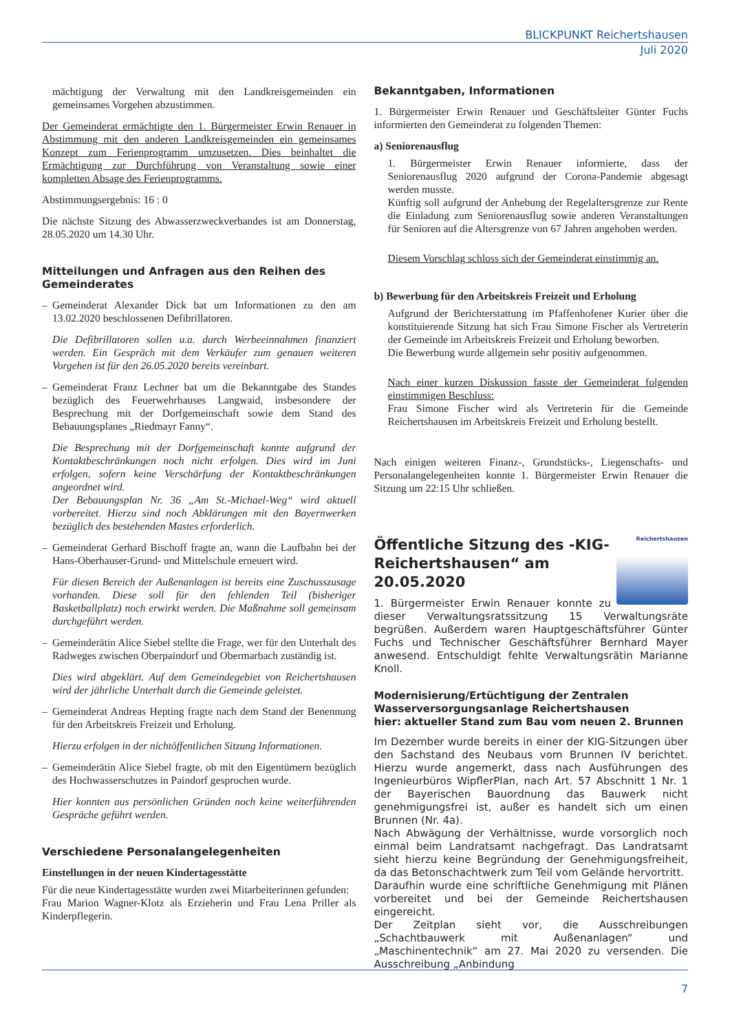BLICKPUNKT Reichertshausen
Juli 2020
mächtigung der Verwaltung mit den Landkreisgemeinden ein gemeinsames Vorgehen abzustimmen.
Der Gemeinderat ermächtigte den 1. Bürgermeister Erwin Renauer in Abstimmung mit den anderen Landkreisgemeinden ein gemeinsames Konzept zum Ferienprogramm umzusetzen. Dies beinhaltet die Ermächtigung zur Durchführung von Veranstaltung sowie einer kompletten Absage des Ferienprogramms.
Abstimmungsergebnis: 16 : 0
Die nächste Sitzung des Abwasserzweckverbandes ist am Donnerstag, 28.05.2020 um 14.30 Uhr.
Mitteilungen und Anfragen aus den Reihen des Gemeinderates
– Gemeinderat Alexander Dick bat um Informationen zu den am 13.02.2020 beschlossenen Defibrillatoren.
Die Defibrillatoren sollen u.a. durch Werbeeinnahmen finanziert werden. Ein Gespräch mit dem Verkäufer zum genauen weiteren Vorgehen ist für den 26.05.2020 bereits vereinbart.
– Gemeinderat Franz Lechner bat um die Bekanntgabe des Standes bezüglich des Feuerwehrhauses Langwaid, insbesondere der Besprechung mit der Dorfgemeinschaft sowie dem Stand des Bebauungsplanes „Riedmayr Fanny“.
Die Besprechung mit der Dorfgemeinschaft konnte aufgrund der Kontaktbeschränkungen noch nicht erfolgen. Dies wird im Juni erfolgen, sofern keine Verschärfung der Kontaktbeschränkungen angeordnet wird.
Der Bebauungsplan Nr. 36 „Am St.-Michael-Weg“ wird aktuell vorbereitet. Hierzu sind noch Abklärungen mit den Bayernwerken bezüglich des bestehenden Mastes erforderlich.
– Gemeinderat Gerhard Bischoff fragte an, wann die Laufbahn bei der Hans-Oberhauser-Grund- und Mittelschule erneuert wird.
Für diesen Bereich der Außenanlagen ist bereits eine Zuschusszusage vorhanden. Diese soll für den fehlenden Teil (bisheriger Basketballplatz) noch erwirkt werden. Die Maßnahme soll gemeinsam durchgeführt werden.
– Gemeinderätin Alice Siebel stellte die Frage, wer für den Unterhalt des Radweges zwischen Oberpaindorf und Obermarbach zuständig ist.
Dies wird abgeklärt. Auf dem Gemeindegebiet von Reichertshausen wird der jährliche Unterhalt durch die Gemeinde geleistet.
– Gemeinderat Andreas Hepting fragte nach dem Stand der Benennung für den Arbeitskreis Freizeit und Erholung.
Hierzu erfolgen in der nichtöffentlichen Sitzung Informationen.
– Gemeinderätin Alice Siebel fragte, ob mit den Eigentümern bezüglich des Hochwasserschutzes in Paindorf gesprochen wurde.
Hier konnten aus persönlichen Gründen noch keine weiterführenden Gespräche geführt werden.
Verschiedene Personalangelegenheiten
Einstellungen in der neuen Kindertagesstätte
Für die neue Kindertagesstätte wurden zwei Mitarbeiterinnen gefunden:
Frau Marion Wagner-Klotz als Erzieherin und Frau Lena Priller als Kinderpflegerin.
Bekanntgaben, Informationen
1. Bürgermeister Erwin Renauer und Geschäftsleiter Günter Fuchs informierten den Gemeinderat zu folgenden Themen:
a) Seniorenausflug
1. Bürgermeister Erwin Renauer informierte, dass der Seniorenausflug 2020 aufgrund der Corona-Pandemie abgesagt werden musste.
Künftig soll aufgrund der Anhebung der Regelaltersgrenze zur Rente die Einladung zum Seniorenausflug sowie anderen Veranstaltungen für Senioren auf die Altersgrenze von 67 Jahren angehoben werden.
Diesem Vorschlag schloss sich der Gemeinderat einstimmig an.
b) Bewerbung für den Arbeitskreis Freizeit und Erholung
Aufgrund der Berichterstattung im Pfaffenhofener Kurier über die konstituierende Sitzung hat sich Frau Simone Fischer als Vertreterin der Gemeinde im Arbeitskreis Freizeit und Erholung beworben.
Die Bewerbung wurde allgemein sehr positiv aufgenommen.
Nach einer kurzen Diskussion fasste der Gemeinderat folgenden einstimmigen Beschluss:
Frau Simone Fischer wird als Vertreterin für die Gemeinde Reichertshausen im Arbeitskreis Freizeit und Erholung bestellt.
Nach einigen weiteren Finanz-, Grundstücks-, Liegenschafts- und Personalangelegenheiten konnte 1. Bürgermeister Erwin Renauer die Sitzung um 22:15 Uhr schließen.
Reichertshausen
Öffentliche Sitzung des -KIG- Reichertshausen“ am 20.05.2020
1. Bürgermeister Erwin Renauer konnte zu dieser Verwaltungsratssitzung 15 Verwaltungsräte begrüßen. Außerdem waren Hauptgeschäftsführer Günter Fuchs und Technischer Geschäftsführer Bernhard Mayer anwesend. Entschuldigt fehlte Verwaltungsrätin Marianne Knoll.
Modernisierung/Ertüchtigung der Zentralen Wasserversorgungsanlage Reichertshausen
hier: aktueller Stand zum Bau vom neuen 2. Brunnen
Im Dezember wurde bereits in einer der KIG-Sitzungen über den Sachstand des Neubaus vom Brunnen IV berichtet. Hierzu wurde angemerkt, dass nach Ausführungen des Ingenieurbüros WipflerPlan, nach Art. 57 Abschnitt 1 Nr. 1 der Bayerischen Bauordnung das Bauwerk nicht genehmigungsfrei ist, außer es handelt sich um einen Brunnen (Nr. 4a).
Nach Abwägung der Verhältnisse, wurde vorsorglich noch einmal beim Landratsamt nachgefragt. Das Landratsamt sieht hierzu keine Begründung der Genehmigungsfreiheit, da das Betonschachtwerk zum Teil vom Gelände hervortritt.
Daraufhin wurde eine schriftliche Genehmigung mit Plänen vorbereitet und bei der Gemeinde Reichertshausen eingereicht.
Der Zeitplan sieht vor, die Ausschreibungen „Schachtbauwerk mit Außenanlagen“ und „Maschinentechnik“ am 27. Mai 2020 zu versenden. Die Ausschreibung „Anbindung
7